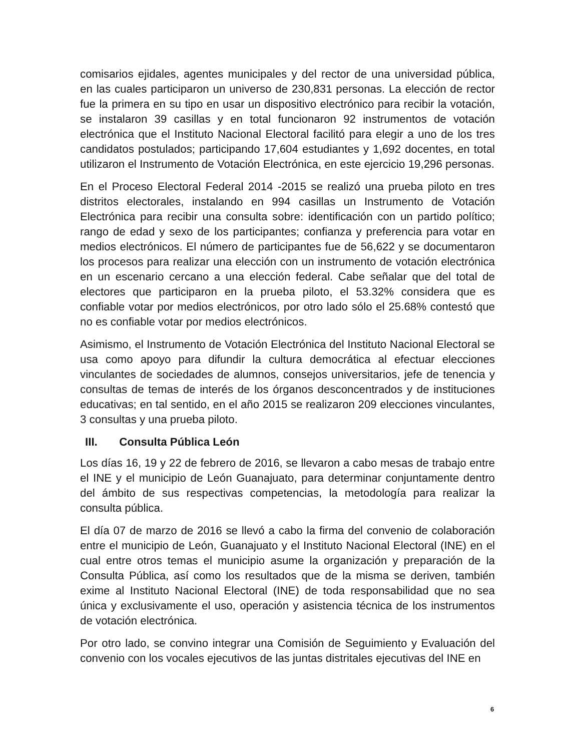comisarios ejidales, agentes municipales y del rector de una universidad pública, en las cuales participaron un universo de 230,831 personas. La elección de rector fue la primera en su tipo en usar un dispositivo electrónico para recibir la votación, se instalaron 39 casillas y en total funcionaron 92 instrumentos de votación electrónica que el Instituto Nacional Electoral facilitó para elegir a uno de los tres candidatos postulados; participando 17,604 estudiantes y 1,692 docentes, en total utilizaron el Instrumento de Votación Electrónica, en este ejercicio 19,296 personas.
En el Proceso Electoral Federal 2014 -2015 se realizó una prueba piloto en tres distritos electorales, instalando en 994 casillas un Instrumento de Votación Electrónica para recibir una consulta sobre: identificación con un partido político; rango de edad y sexo de los participantes; confianza y preferencia para votar en medios electrónicos. El número de participantes fue de 56,622 y se documentaron los procesos para realizar una elección con un instrumento de votación electrónica en un escenario cercano a una elección federal. Cabe señalar que del total de electores que participaron en la prueba piloto, el 53.32% considera que es confiable votar por medios electrónicos, por otro lado sólo el 25.68% contestó que no es confiable votar por medios electrónicos.
Asimismo, el Instrumento de Votación Electrónica del Instituto Nacional Electoral se usa como apoyo para difundir la cultura democrática al efectuar elecciones vinculantes de sociedades de alumnos, consejos universitarios, jefe de tenencia y consultas de temas de interés de los órganos desconcentrados y de instituciones educativas; en tal sentido, en el año 2015 se realizaron 209 elecciones vinculantes, 3 consultas y una prueba piloto.
III. Consulta Pública León
Los días 16, 19 y 22 de febrero de 2016, se llevaron a cabo mesas de trabajo entre el INE y el municipio de León Guanajuato, para determinar conjuntamente dentro del ámbito de sus respectivas competencias, la metodología para realizar la consulta pública.
El día 07 de marzo de 2016 se llevó a cabo la firma del convenio de colaboración entre el municipio de León, Guanajuato y el Instituto Nacional Electoral (INE) en el cual entre otros temas el municipio asume la organización y preparación de la Consulta Pública, así como los resultados que de la misma se deriven, también exime al Instituto Nacional Electoral (INE) de toda responsabilidad que no sea única y exclusivamente el uso, operación y asistencia técnica de los instrumentos de votación electrónica.
Por otro lado, se convino integrar una Comisión de Seguimiento y Evaluación del convenio con los vocales ejecutivos de las juntas distritales ejecutivas del INE en
6